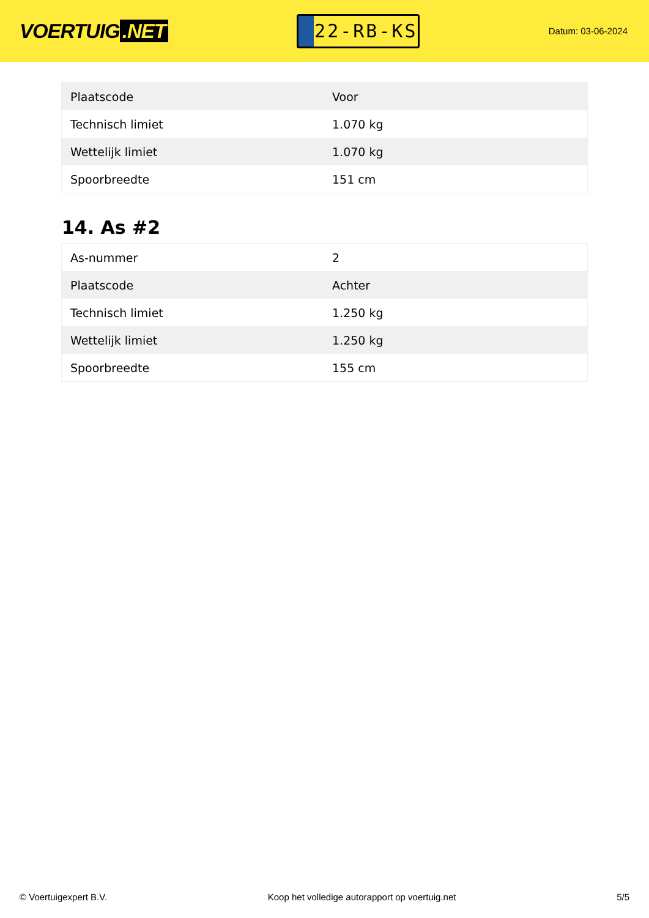VOERTUIG.NET
22-RB-KS
Datum: 03-06-2024
| Plaatscode | Voor |
| Technisch limiet | 1.070 kg |
| Wettelijk limiet | 1.070 kg |
| Spoorbreedte | 151 cm |
14. As #2
| As-nummer | 2 |
| Plaatscode | Achter |
| Technisch limiet | 1.250 kg |
| Wettelijk limiet | 1.250 kg |
| Spoorbreedte | 155 cm |
© Voertuigexpert B.V. Koop het volledige autorapport op voertuig.net 5/5